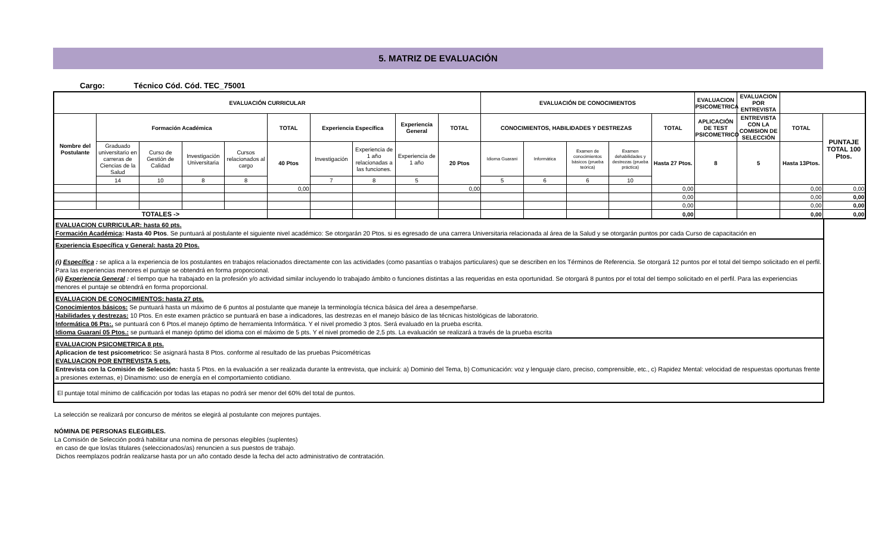5. MATRIZ DE EVALUACIÓN
Cargo: Técnico Cód. Cód. TEC_75001
| EVALUACIÓN CURRICULAR | | | | | | | | | | EVALUACIÓN DE CONOCIMIENTOS | | | | | EVALUACION PSICOMETRICA | EVALUACION POR ENTREVISTA | | |
| --- | --- | --- | --- | --- | --- | --- | --- | --- | --- | --- | --- | --- | --- | --- | --- | --- | --- | --- |
| Nombre del Postulante | Formación Académica | | | | TOTAL | Experiencia Específica | | Experiencia General | TOTAL | CONOCIMIENTOS, HABILIDADES Y DESTREZAS | | | | TOTAL | APLICACIÓN DE TEST PSICOMETRICO | ENTREVISTA CON LA COMISION DE SELECCIÓN | TOTAL | PUNTAJE TOTAL 100 Ptos. |
| | Graduado universitario en carreras de Ciencias de la Salud | Curso de Gestión de Calidad | Investigación Universitaria | Cursos relacionados al cargo | 40 Ptos | Investigación | Experiencia de 1 año relacionadas a las funciones. | Experiencia de 1 año | 20 Ptos | Idioma Guaraní | Informática | Examen de conocimientos básicos (prueba teórica) | Examen dehabilidades y destrezas (prueba práctica) | Hasta 27 Ptos. | 8 | 5 | Hasta 13Ptos. | |
| | 14 | 10 | 8 | 8 | | 7 | 8 | 5 | | 5 | 6 | 6 | 10 | | | | | |
| | | | | | 0,00 | | | | 0,00 | | | | | 0,00 | | | 0,00 | 0,00 |
| | | | | | | | | | | | | | | 0,00 | | | 0,00 | 0,00 |
| | | | | | | | | | | | | | | 0,00 | | | 0,00 | 0,00 |
| TOTALES -> | | | | | | | | | | | | | | 0,00 | | | 0,00 | 0,00 |
EVALUACION CURRICULAR: hasta 60 pts.
Formación Académica: Hasta 40 Ptos. Se puntuará al postulante el siguiente nivel académico: Se otorgarán 20 Ptos. si es egresado de una carrera Universitaria relacionada al área de la Salud y se otorgarán puntos por cada Curso de capacitación en
Experiencia Específica y General: hasta 20 Ptos.
(i) Específica : se aplica a la experiencia de los postulantes en trabajos relacionados directamente con las actividades (como pasantías o trabajos particulares) que se describen en los Términos de Referencia. Se otorgará 12 puntos por el total del tiempo solicitado en el perfil. Para las experiencias menores el puntaje se obtendrá en forma proporcional.
(ii) Experiencia General : el tiempo que ha trabajado en la profesión y/o actividad similar incluyendo lo trabajado ámbito o funciones distintas a las requeridas en esta oportunidad. Se otorgará 8 puntos por el total del tiempo solicitado en el perfil. Para las experiencias menores el puntaje se obtendrá en forma proporcional.
EVALUACION DE CONOCIMIENTOS: hasta 27 pts.
Conocimientos básicos: Se puntuará hasta un máximo de 6 puntos al postulante que maneje la terminología técnica básica del área a desempeñarse.
Habilidades y destrezas: 10 Ptos. En este examen práctico se puntuará en base a indicadores, las destrezas en el manejo básico de las técnicas histológicas de laboratorio.
Informática 06 Pts:. se puntuará con 6 Ptos.el manejo óptimo de herramienta Informática. Y el nivel promedio 3 ptos. Será evaluado en la prueba escrita.
Idioma Guaraní 05 Ptos.: se puntuará el manejo óptimo del idioma con el máximo de 5 pts. Y el nivel promedio de 2,5 pts. La evaluación se realizará a través de la prueba escrita
EVALUACION PSICOMETRICA 8 pts.
Aplicacion de test psicometrico: Se asignará hasta 8 Ptos. conforme al resultado de las pruebas Psicométricas
EVALUACION POR ENTREVISTA 5 pts.
Entrevista con la Comisión de Selección: hasta 5 Ptos. en la evaluación a ser realizada durante la entrevista, que incluirá: a) Dominio del Tema, b) Comunicación: voz y lenguaje claro, preciso, comprensible, etc., c) Rapidez Mental: velocidad de respuestas oportunas frente a presiones externas, e) Dinamismo: uso de energía en el comportamiento cotidiano.
El puntaje total mínimo de calificación por todas las etapas no podrá ser menor del 60% del total de puntos.
La selección se realizará por concurso de méritos se elegirá al postulante con mejores puntajes.
NÓMINA DE PERSONAS ELEGIBLES.
La Comisión de Selección podrá habilitar una nomina de personas elegibles (suplentes)
en caso de que los/as titulares (seleccionados/as) renuncien a sus puestos de trabajo.
Dichos reemplazos podrán realizarse hasta por un año contado desde la fecha del acto administrativo de contratación.